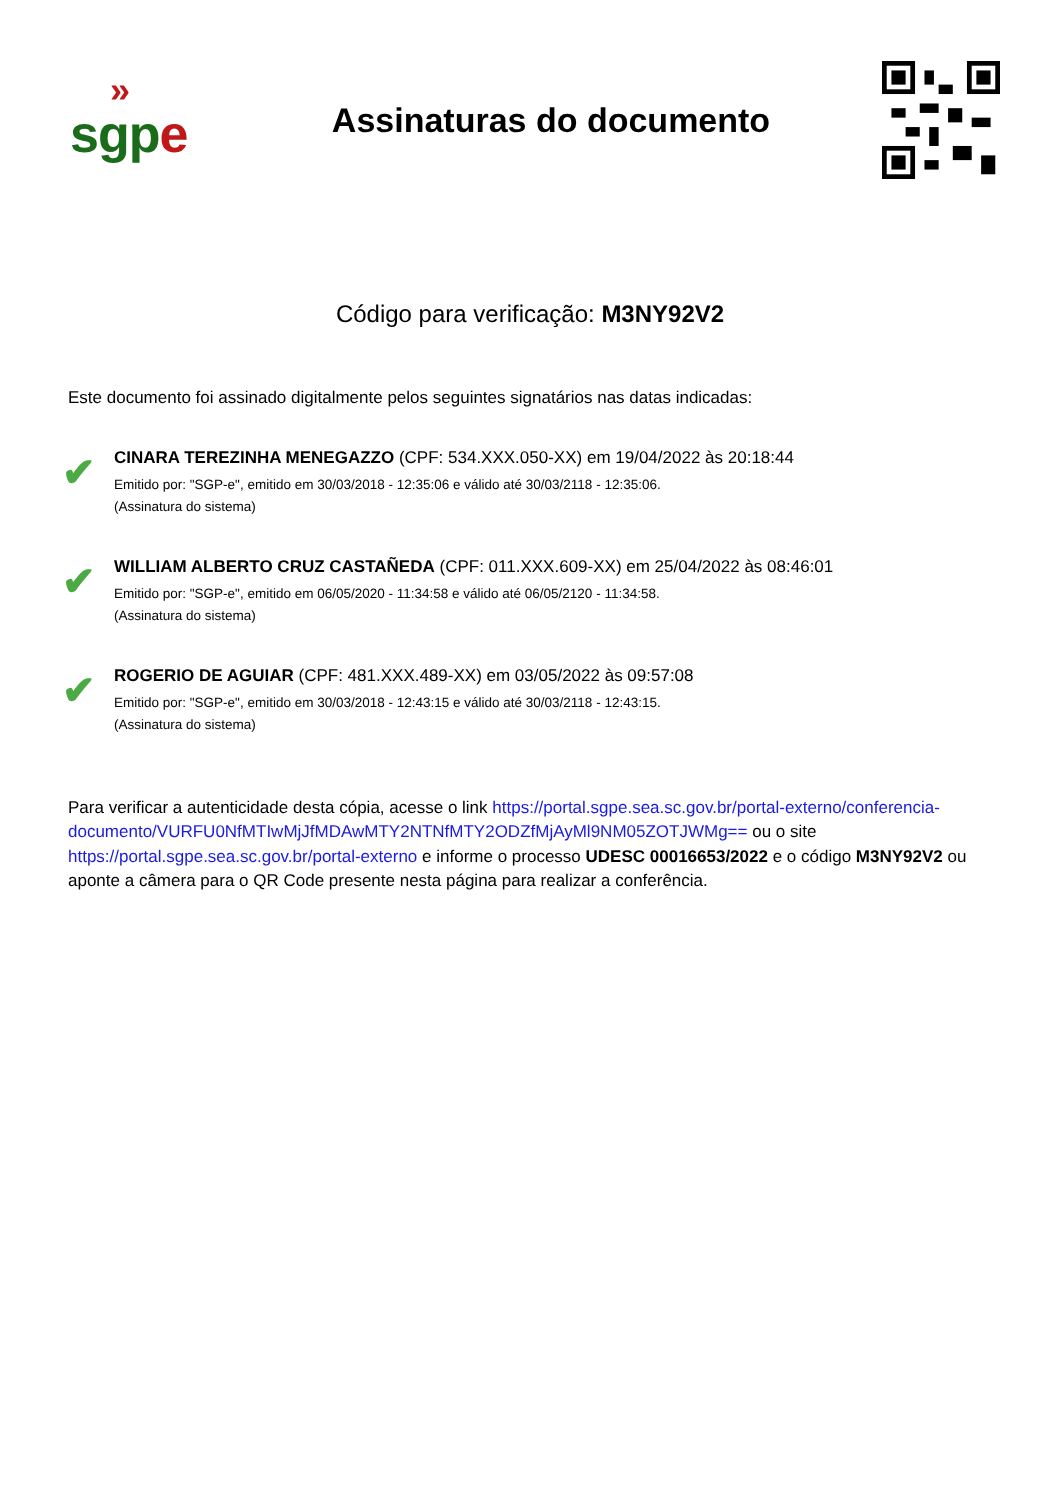»
sgp e
Assinaturas do documento
Código para verificação: M3NY92V2
Este documento foi assinado digitalmente pelos seguintes signatários nas datas indicadas:
✔
CINARA TEREZINHA MENEGAZZO (CPF: 534.XXX.050-XX) em 19/04/2022 às 20:18:44
Emitido por: "SGP-e", emitido em 30/03/2018 - 12:35:06 e válido até 30/03/2118 - 12:35:06.
(Assinatura do sistema)
✔
WILLIAM ALBERTO CRUZ CASTAÑEDA (CPF: 011.XXX.609-XX) em 25/04/2022 às 08:46:01
Emitido por: "SGP-e", emitido em 06/05/2020 - 11:34:58 e válido até 06/05/2120 - 11:34:58.
(Assinatura do sistema)
✔
ROGERIO DE AGUIAR (CPF: 481.XXX.489-XX) em 03/05/2022 às 09:57:08
Emitido por: "SGP-e", emitido em 30/03/2018 - 12:43:15 e válido até 30/03/2118 - 12:43:15.
(Assinatura do sistema)
Para verificar a autenticidade desta cópia, acesse o link https://portal.sgpe.sea.sc.gov.br/portal-externo/conferencia-documento/VURFU0NfMTIwMjJfMDAwMTY2NTNfMTY2ODZfMjAyMl9NM05ZOTJWMg== ou o site https://portal.sgpe.sea.sc.gov.br/portal-externo e informe o processo UDESC 00016653/2022 e o código M3NY92V2 ou aponte a câmera para o QR Code presente nesta página para realizar a conferência.